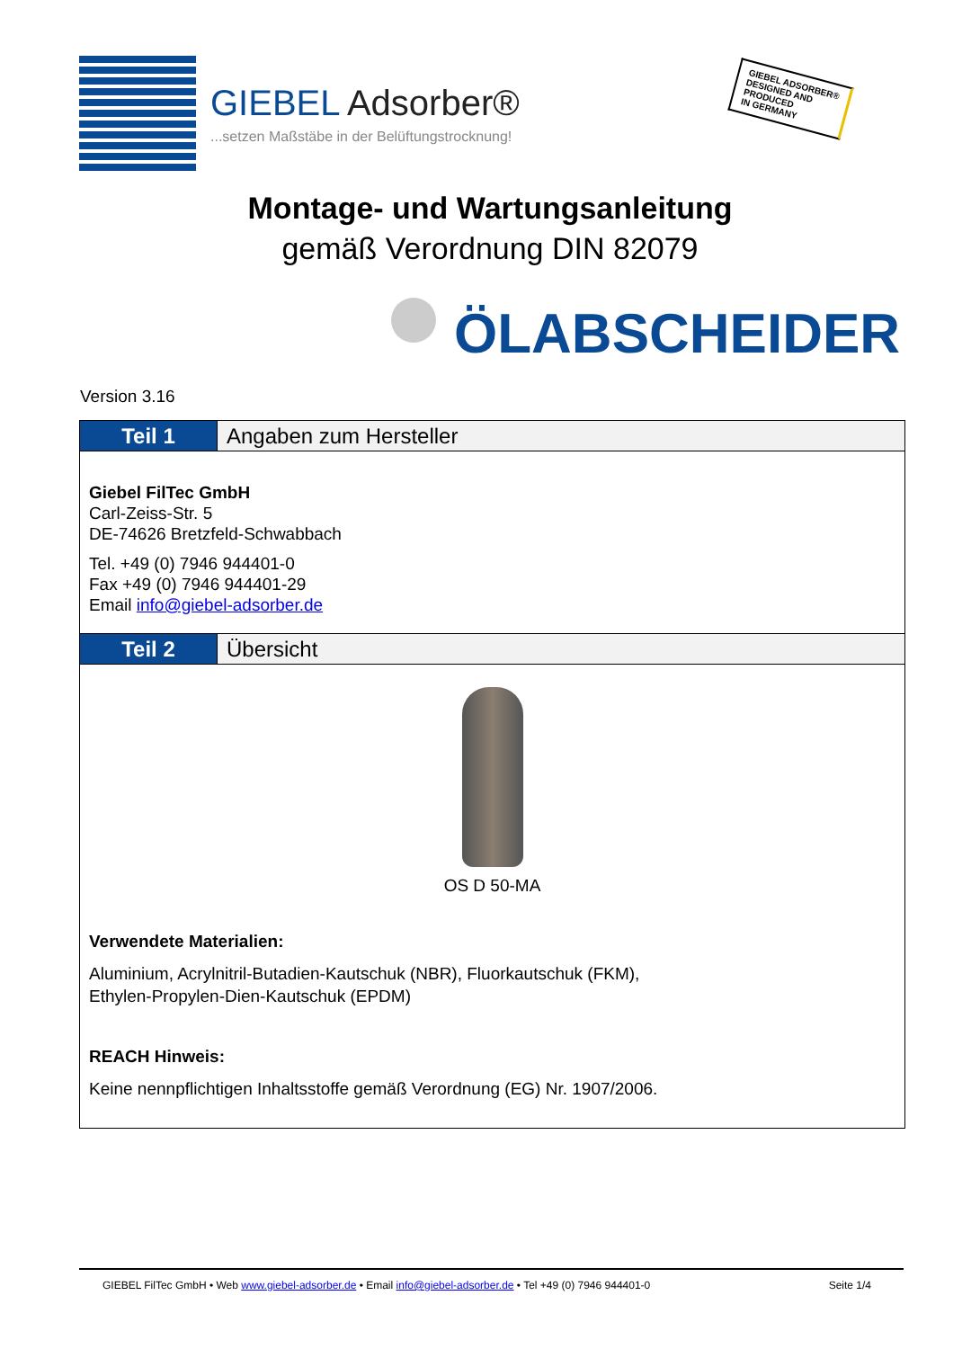GIEBEL Adsorber®
...setzen Maßstäbe in der Belüftungstrocknung!
GIEBEL ADSORBER®
DESIGNED AND
PRODUCED
IN GERMANY
Montage- und Wartungsanleitung
gemäß Verordnung DIN 82079
ÖLABSCHEIDER
Version 3.16
Teil 1 Angaben zum Hersteller
Giebel FilTec GmbH
Carl-Zeiss-Str. 5
DE-74626 Bretzfeld-Schwabbach
Tel. +49 (0) 7946 944401-0
Fax +49 (0) 7946 944401-29
Email info@giebel-adsorber.de
Teil 2 Übersicht
OS D 50-MA
Verwendete Materialien:
Aluminium, Acrylnitril-Butadien-Kautschuk (NBR), Fluorkautschuk (FKM),
Ethylen-Propylen-Dien-Kautschuk (EPDM)
REACH Hinweis:
Keine nennpflichtigen Inhaltsstoffe gemäß Verordnung (EG) Nr. 1907/2006.
GIEBEL FilTec GmbH • Web www.giebel-adsorber.de • Email info@giebel-adsorber.de • Tel +49 (0) 7946 944401-0 Seite 1/4